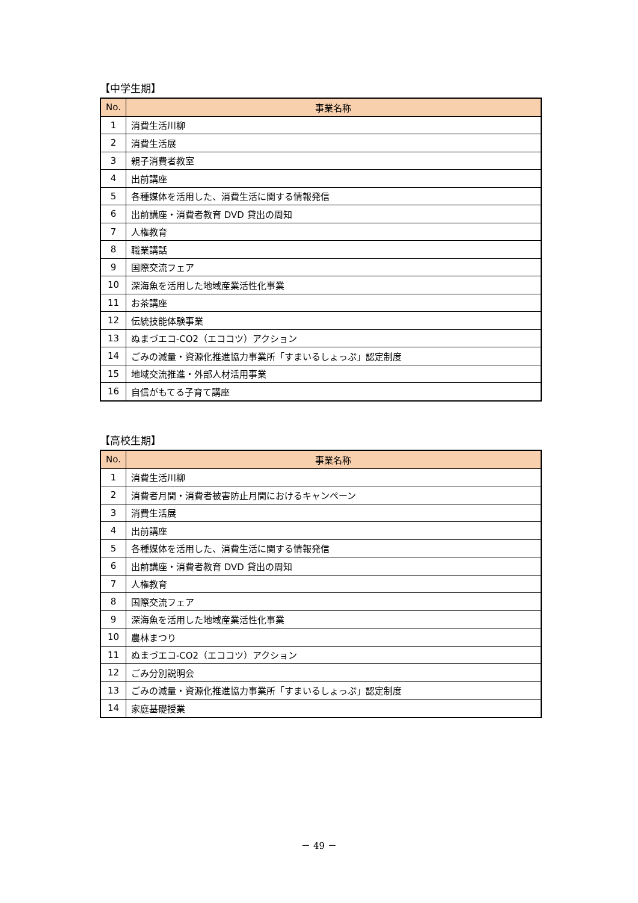【中学生期】
| No. | 事業名称 |
| --- | --- |
| 1 | 消費生活川柳 |
| 2 | 消費生活展 |
| 3 | 親子消費者教室 |
| 4 | 出前講座 |
| 5 | 各種媒体を活用した、消費生活に関する情報発信 |
| 6 | 出前講座・消費者教育 DVD 貸出の周知 |
| 7 | 人権教育 |
| 8 | 職業講話 |
| 9 | 国際交流フェア |
| 10 | 深海魚を活用した地域産業活性化事業 |
| 11 | お茶講座 |
| 12 | 伝統技能体験事業 |
| 13 | ぬまづエコ-CO2（エココツ）アクション |
| 14 | ごみの減量・資源化推進協力事業所「すまいるしょっぷ」認定制度 |
| 15 | 地域交流推進・外部人材活用事業 |
| 16 | 自信がもてる子育て講座 |
【高校生期】
| No. | 事業名称 |
| --- | --- |
| 1 | 消費生活川柳 |
| 2 | 消費者月間・消費者被害防止月間におけるキャンペーン |
| 3 | 消費生活展 |
| 4 | 出前講座 |
| 5 | 各種媒体を活用した、消費生活に関する情報発信 |
| 6 | 出前講座・消費者教育 DVD 貸出の周知 |
| 7 | 人権教育 |
| 8 | 国際交流フェア |
| 9 | 深海魚を活用した地域産業活性化事業 |
| 10 | 農林まつり |
| 11 | ぬまづエコ-CO2（エココツ）アクション |
| 12 | ごみ分別説明会 |
| 13 | ごみの減量・資源化推進協力事業所「すまいるしょっぷ」認定制度 |
| 14 | 家庭基礎授業 |
－ 49 －